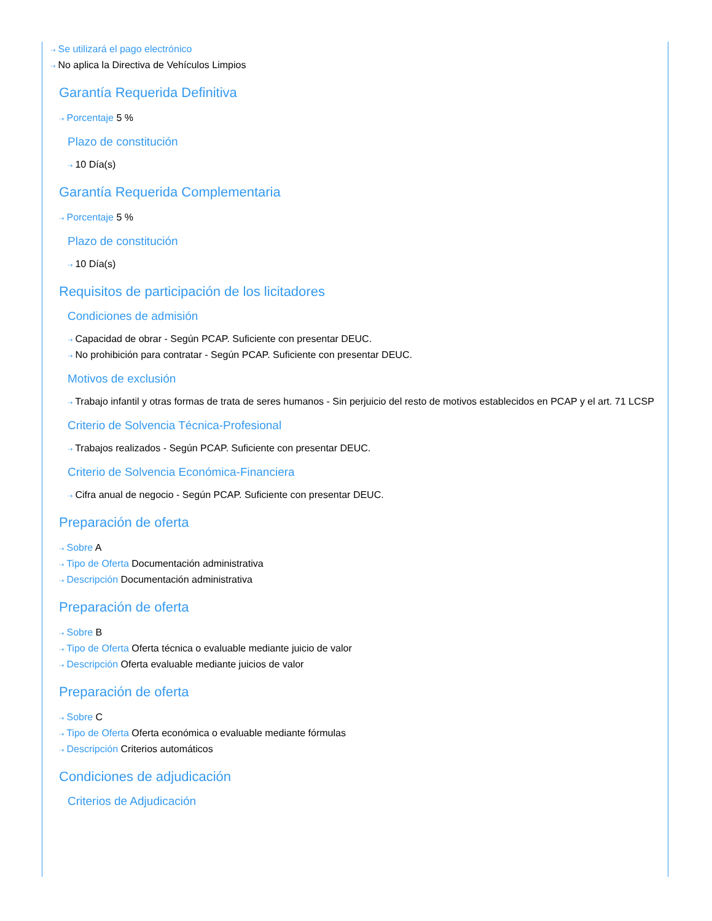⇢ Se utilizará el pago electrónico
⇢ No aplica la Directiva de Vehículos Limpios
Garantía Requerida Definitiva
⇢ Porcentaje 5 %
Plazo de constitución
⇢ 10 Día(s)
Garantía Requerida Complementaria
⇢ Porcentaje 5 %
Plazo de constitución
⇢ 10 Día(s)
Requisitos de participación de los licitadores
Condiciones de admisión
⇢ Capacidad de obrar - Según PCAP. Suficiente con presentar DEUC.
⇢ No prohibición para contratar - Según PCAP. Suficiente con presentar DEUC.
Motivos de exclusión
⇢ Trabajo infantil y otras formas de trata de seres humanos - Sin perjuicio del resto de motivos establecidos en PCAP y el art. 71 LCSP
Criterio de Solvencia Técnica-Profesional
⇢ Trabajos realizados - Según PCAP. Suficiente con presentar DEUC.
Criterio de Solvencia Económica-Financiera
⇢ Cifra anual de negocio - Según PCAP. Suficiente con presentar DEUC.
Preparación de oferta
⇢ Sobre A
⇢ Tipo de Oferta Documentación administrativa
⇢ Descripción Documentación administrativa
Preparación de oferta
⇢ Sobre B
⇢ Tipo de Oferta Oferta técnica o evaluable mediante juicio de valor
⇢ Descripción Oferta evaluable mediante juicios de valor
Preparación de oferta
⇢ Sobre C
⇢ Tipo de Oferta Oferta económica o evaluable mediante fórmulas
⇢ Descripción Criterios automáticos
Condiciones de adjudicación
Criterios de Adjudicación